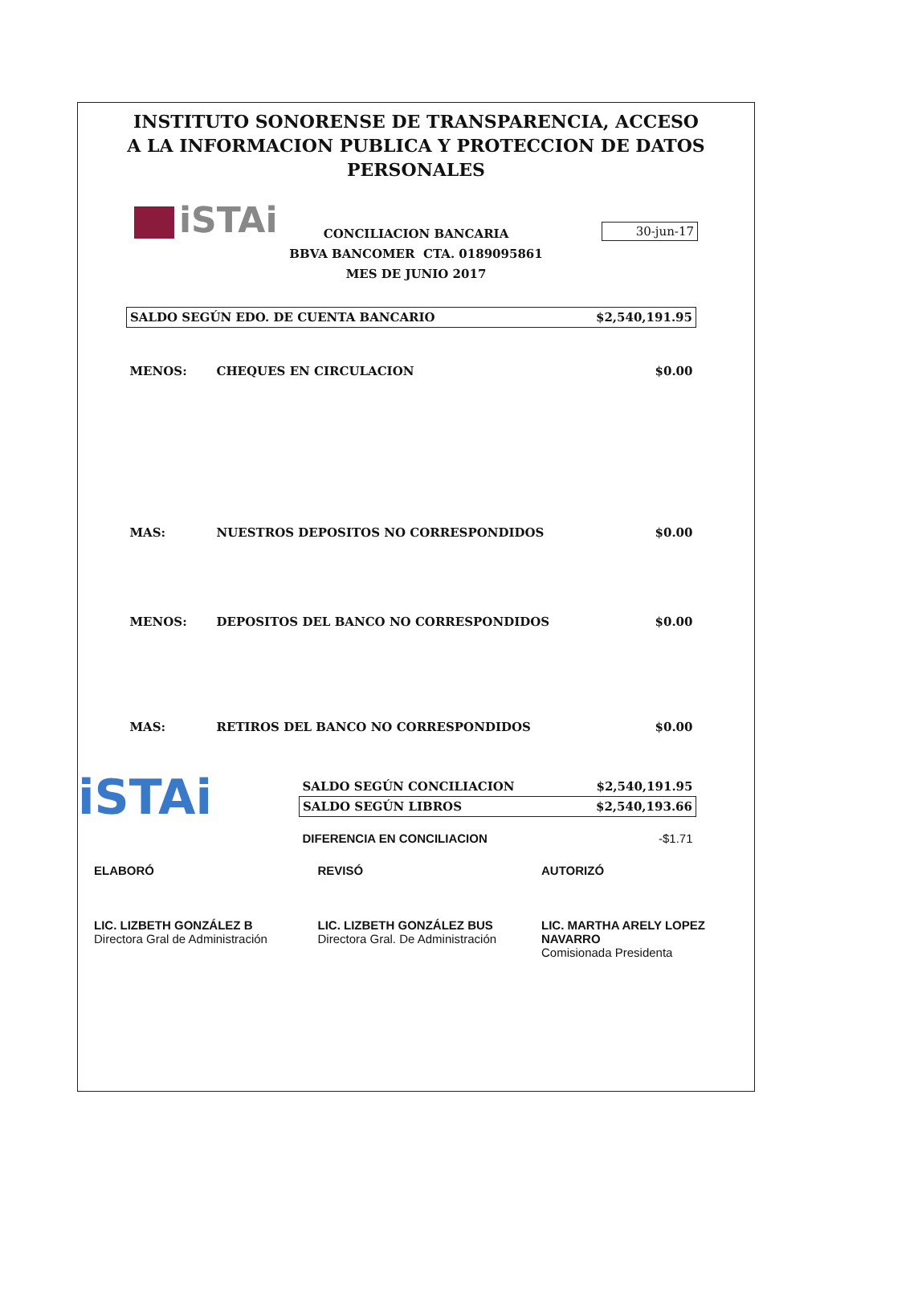INSTITUTO SONORENSE DE TRANSPARENCIA, ACCESO A LA INFORMACION PUBLICA Y PROTECCION DE DATOS PERSONALES
iSTAi
30-jun-17
CONCILIACION BANCARIA
BBVA BANCOMER CTA. 0189095861
MES DE JUNIO 2017
| SALDO SEGÚN EDO. DE CUENTA BANCARIO | | $2,540,191.95 |
| MENOS: | CHEQUES EN CIRCULACION | $0.00 |
| MAS: | NUESTROS DEPOSITOS NO CORRESPONDIDOS | $0.00 |
| MENOS: | DEPOSITOS DEL BANCO NO CORRESPONDIDOS | $0.00 |
| MAS: | RETIROS DEL BANCO NO CORRESPONDIDOS | $0.00 |
iSTAi
| SALDO SEGÚN CONCILIACION | $2,540,191.95 |
| SALDO SEGÚN LIBROS | $2,540,193.66 |
| DIFERENCIA EN CONCILIACION | -$1.71 |
ELABORÓ
LIC. LIZBETH GONZÁLEZ B
Directora Gral de Administración
REVISÓ
LIC. LIZBETH GONZÁLEZ BUS
Directora Gral. De Administración
AUTORIZÓ
LIC. MARTHA ARELY LOPEZ NAVARRO
Comisionada Presidenta